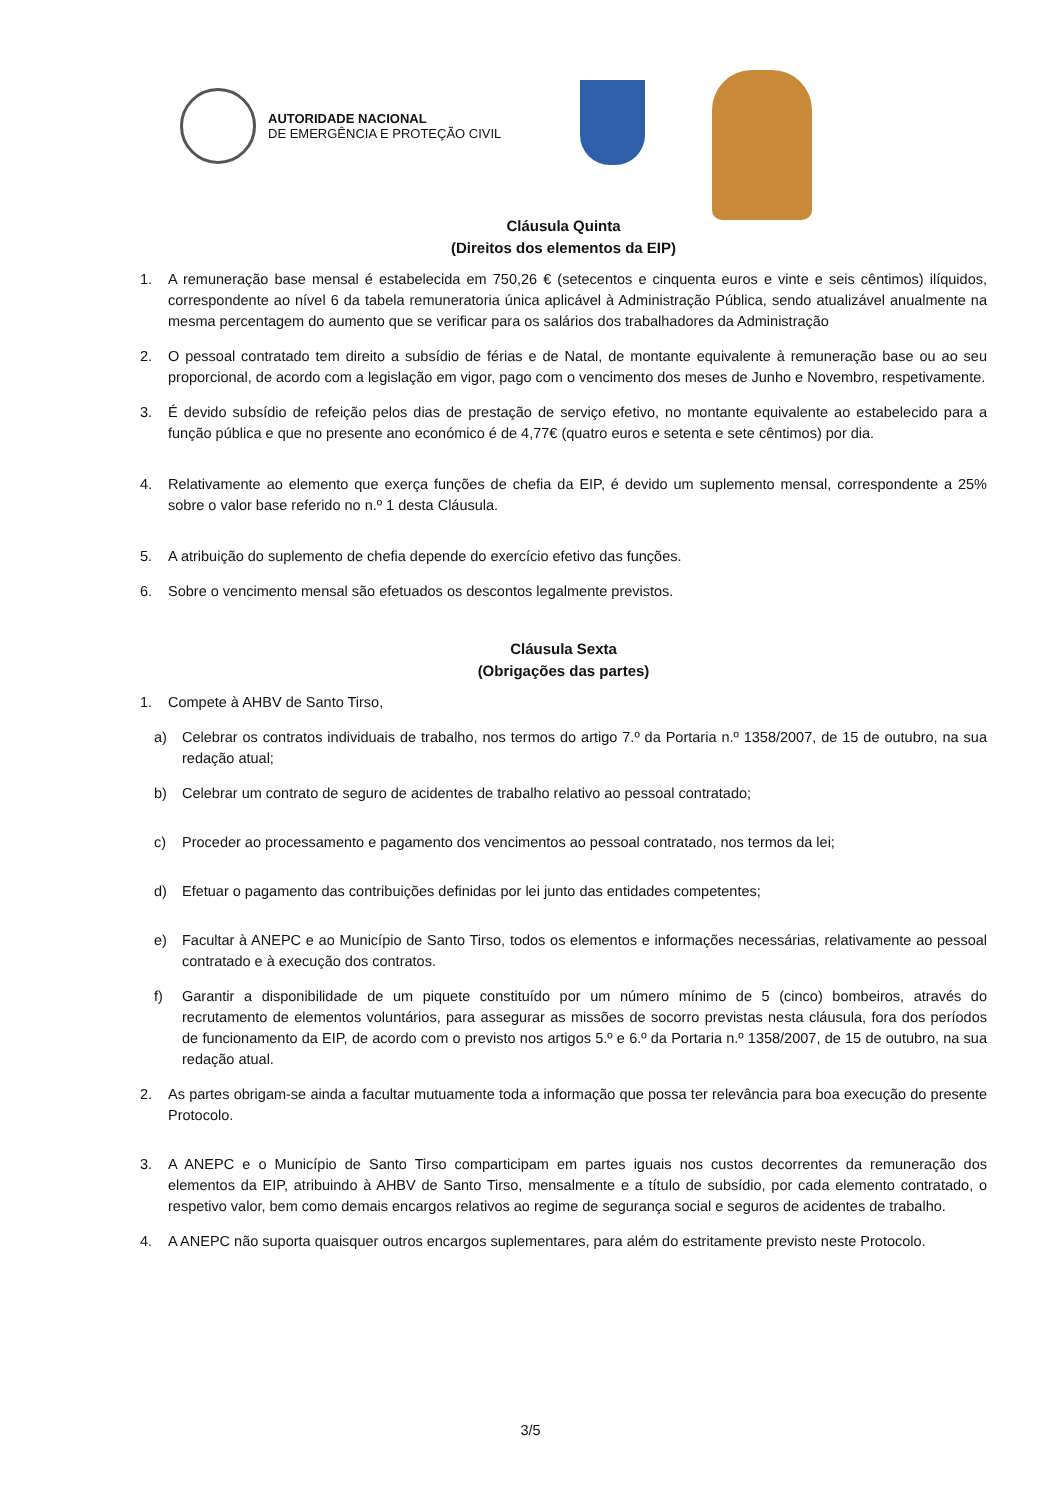AUTORIDADE NACIONAL
DE EMERGÊNCIA E PROTEÇÃO CIVIL
Cláusula Quinta
(Direitos dos elementos da EIP)
1. A remuneração base mensal é estabelecida em 750,26 € (setecentos e cinquenta euros e vinte e seis cêntimos) ilíquidos, correspondente ao nível 6 da tabela remuneratoria única aplicável à Administração Pública, sendo atualizável anualmente na mesma percentagem do aumento que se verificar para os salários dos trabalhadores da Administração
2. O pessoal contratado tem direito a subsídio de férias e de Natal, de montante equivalente à remuneração base ou ao seu proporcional, de acordo com a legislação em vigor, pago com o vencimento dos meses de Junho e Novembro, respetivamente.
3. É devido subsídio de refeição pelos dias de prestação de serviço efetivo, no montante equivalente ao estabelecido para a função pública e que no presente ano económico é de 4,77€ (quatro euros e setenta e sete cêntimos) por dia.
4. Relativamente ao elemento que exerça funções de chefia da EIP, é devido um suplemento mensal, correspondente a 25% sobre o valor base referido no n.º 1 desta Cláusula.
5. A atribuição do suplemento de chefia depende do exercício efetivo das funções.
6. Sobre o vencimento mensal são efetuados os descontos legalmente previstos.
Cláusula Sexta
(Obrigações das partes)
1. Compete à AHBV de Santo Tirso,
a) Celebrar os contratos individuais de trabalho, nos termos do artigo 7.º da Portaria n.º 1358/2007, de 15 de outubro, na sua redação atual;
b) Celebrar um contrato de seguro de acidentes de trabalho relativo ao pessoal contratado;
c) Proceder ao processamento e pagamento dos vencimentos ao pessoal contratado, nos termos da lei;
d) Efetuar o pagamento das contribuições definidas por lei junto das entidades competentes;
e) Facultar à ANEPC e ao Município de Santo Tirso, todos os elementos e informações necessárias, relativamente ao pessoal contratado e à execução dos contratos.
f) Garantir a disponibilidade de um piquete constituído por um número mínimo de 5 (cinco) bombeiros, através do recrutamento de elementos voluntários, para assegurar as missões de socorro previstas nesta cláusula, fora dos períodos de funcionamento da EIP, de acordo com o previsto nos artigos 5.º e 6.º da Portaria n.º 1358/2007, de 15 de outubro, na sua redação atual.
2. As partes obrigam-se ainda a facultar mutuamente toda a informação que possa ter relevância para boa execução do presente Protocolo.
3. A ANEPC e o Município de Santo Tirso comparticipam em partes iguais nos custos decorrentes da remuneração dos elementos da EIP, atribuindo à AHBV de Santo Tirso, mensalmente e a título de subsídio, por cada elemento contratado, o respetivo valor, bem como demais encargos relativos ao regime de segurança social e seguros de acidentes de trabalho.
4. A ANEPC não suporta quaisquer outros encargos suplementares, para além do estritamente previsto neste Protocolo.
3/5